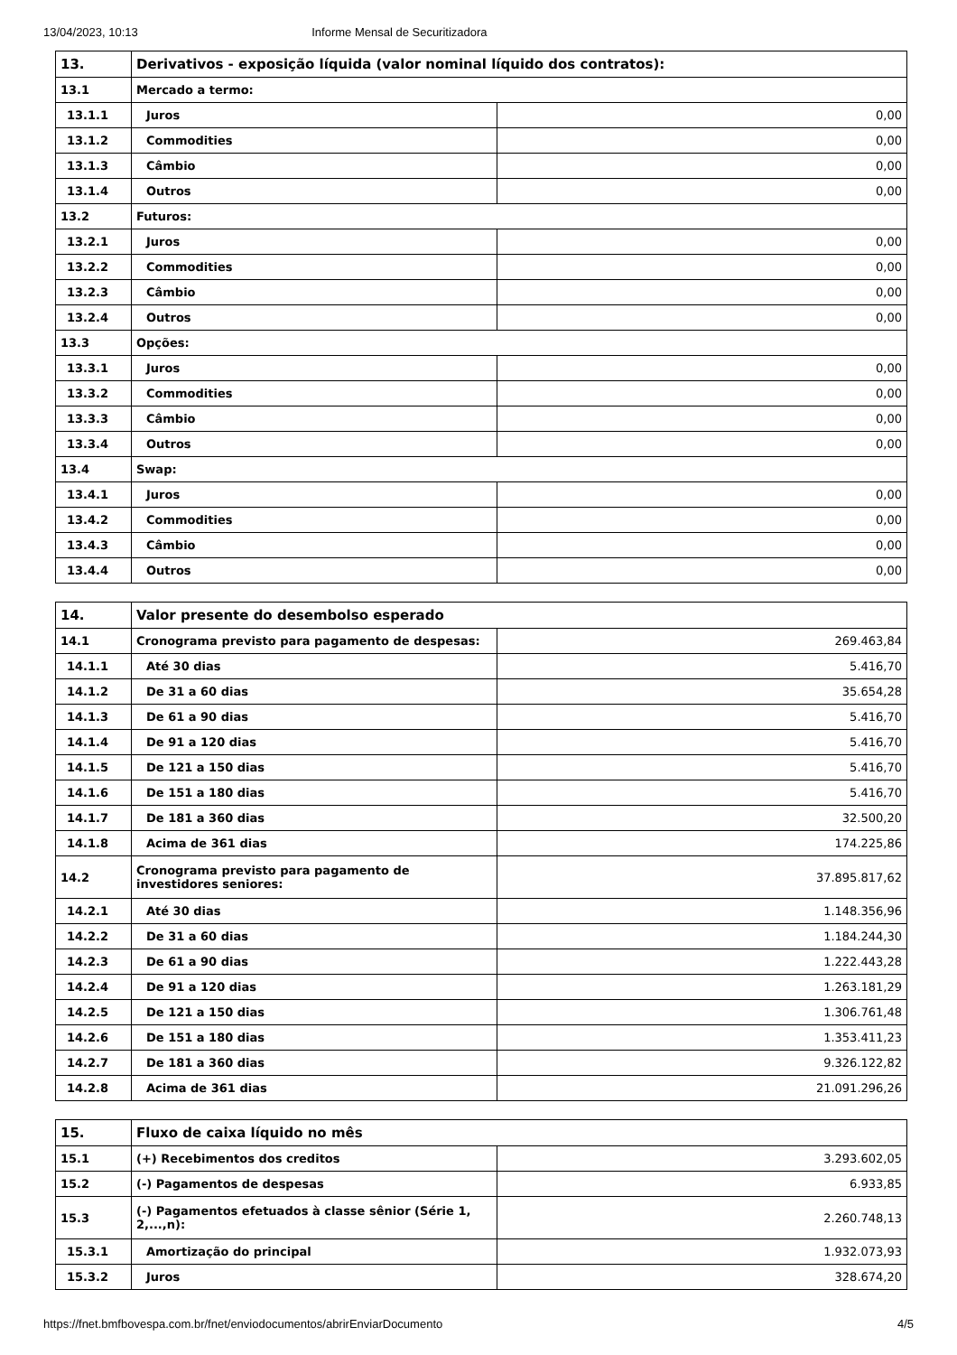13/04/2023, 10:13 Informe Mensal de Securitizadora
| 13. | Derivativos - exposição líquida (valor nominal líquido dos contratos): | |
| 13.1 | Mercado a termo: | |
| 13.1.1 | Juros | 0,00 |
| 13.1.2 | Commodities | 0,00 |
| 13.1.3 | Câmbio | 0,00 |
| 13.1.4 | Outros | 0,00 |
| 13.2 | Futuros: | |
| 13.2.1 | Juros | 0,00 |
| 13.2.2 | Commodities | 0,00 |
| 13.2.3 | Câmbio | 0,00 |
| 13.2.4 | Outros | 0,00 |
| 13.3 | Opções: | |
| 13.3.1 | Juros | 0,00 |
| 13.3.2 | Commodities | 0,00 |
| 13.3.3 | Câmbio | 0,00 |
| 13.3.4 | Outros | 0,00 |
| 13.4 | Swap: | |
| 13.4.1 | Juros | 0,00 |
| 13.4.2 | Commodities | 0,00 |
| 13.4.3 | Câmbio | 0,00 |
| 13.4.4 | Outros | 0,00 |
| 14. | Valor presente do desembolso esperado | |
| 14.1 | Cronograma previsto para pagamento de despesas: | 269.463,84 |
| 14.1.1 | Até 30 dias | 5.416,70 |
| 14.1.2 | De 31 a 60 dias | 35.654,28 |
| 14.1.3 | De 61 a 90 dias | 5.416,70 |
| 14.1.4 | De 91 a 120 dias | 5.416,70 |
| 14.1.5 | De 121 a 150 dias | 5.416,70 |
| 14.1.6 | De 151 a 180 dias | 5.416,70 |
| 14.1.7 | De 181 a 360 dias | 32.500,20 |
| 14.1.8 | Acima de 361 dias | 174.225,86 |
| 14.2 | Cronograma previsto para pagamento de investidores seniores: | 37.895.817,62 |
| 14.2.1 | Até 30 dias | 1.148.356,96 |
| 14.2.2 | De 31 a 60 dias | 1.184.244,30 |
| 14.2.3 | De 61 a 90 dias | 1.222.443,28 |
| 14.2.4 | De 91 a 120 dias | 1.263.181,29 |
| 14.2.5 | De 121 a 150 dias | 1.306.761,48 |
| 14.2.6 | De 151 a 180 dias | 1.353.411,23 |
| 14.2.7 | De 181 a 360 dias | 9.326.122,82 |
| 14.2.8 | Acima de 361 dias | 21.091.296,26 |
| 15. | Fluxo de caixa líquido no mês | |
| 15.1 | (+) Recebimentos dos creditos | 3.293.602,05 |
| 15.2 | (-) Pagamentos de despesas | 6.933,85 |
| 15.3 | (-) Pagamentos efetuados à classe sênior (Série 1, 2,...,n): | 2.260.748,13 |
| 15.3.1 | Amortização do principal | 1.932.073,93 |
| 15.3.2 | Juros | 328.674,20 |
https://fnet.bmfbovespa.com.br/fnet/enviodocumentos/abrirEnviarDocumento 4/5